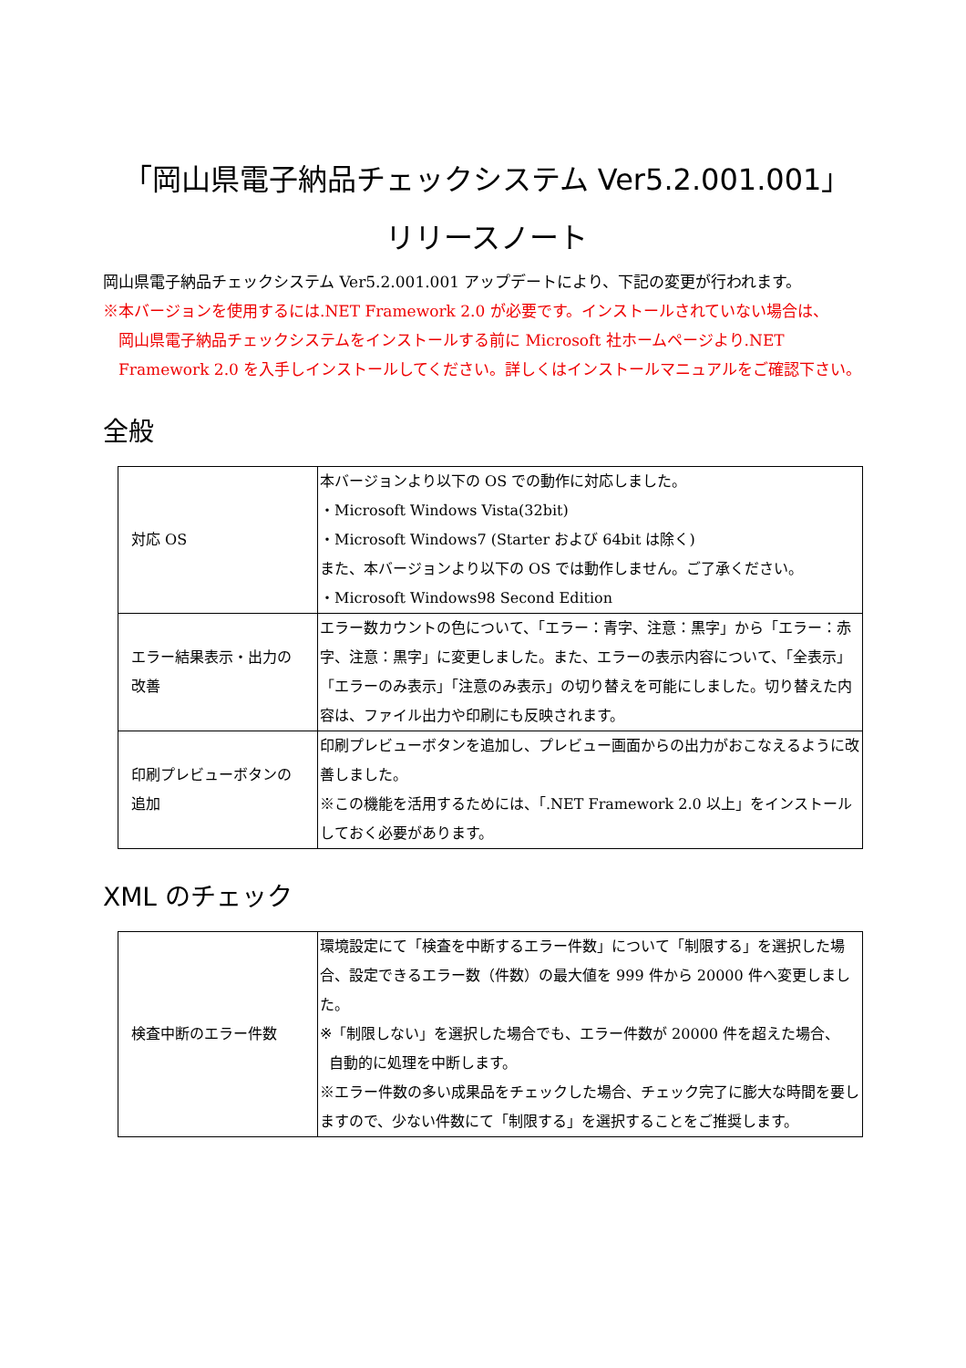「岡山県電子納品チェックシステム Ver5.2.001.001」
リリースノート
岡山県電子納品チェックシステム Ver5.2.001.001 アップデートにより、下記の変更が行われます。
※本バージョンを使用するには.NET Framework 2.0 が必要です。インストールされていない場合は、
岡山県電子納品チェックシステムをインストールする前に Microsoft 社ホームページより.NET Framework 2.0 を入手しインストールしてください。詳しくはインストールマニュアルをご確認下さい。
全般
| 対応 OS | 本バージョンより以下の OS での動作に対応しました。 ・Microsoft Windows Vista(32bit) ・Microsoft Windows7 (Starter および 64bit は除く) また、本バージョンより以下の OS では動作しません。ご了承ください。 ・Microsoft Windows98 Second Edition |
| エラー結果表示・出力の改善 | エラー数カウントの色について、「エラー：青字、注意：黒字」から「エラー：赤字、注意：黒字」に変更しました。また、エラーの表示内容について、「全表示」「エラーのみ表示」「注意のみ表示」の切り替えを可能にしました。切り替えた内容は、ファイル出力や印刷にも反映されます。 |
| 印刷プレビューボタンの追加 | 印刷プレビューボタンを追加し、プレビュー画面からの出力がおこなえるように改善しました。 ※この機能を活用するためには、「.NET Framework 2.0 以上」をインストールしておく必要があります。 |
XML のチェック
| 検査中断のエラー件数 | 環境設定にて「検査を中断するエラー件数」について「制限する」を選択した場合、設定できるエラー数（件数）の最大値を 999 件から 20000 件へ変更しました。 ※「制限しない」を選択した場合でも、エラー件数が 20000 件を超えた場合、 自動的に処理を中断します。 ※エラー件数の多い成果品をチェックした場合、チェック完了に膨大な時間を要しますので、少ない件数にて「制限する」を選択することをご推奨します。 |